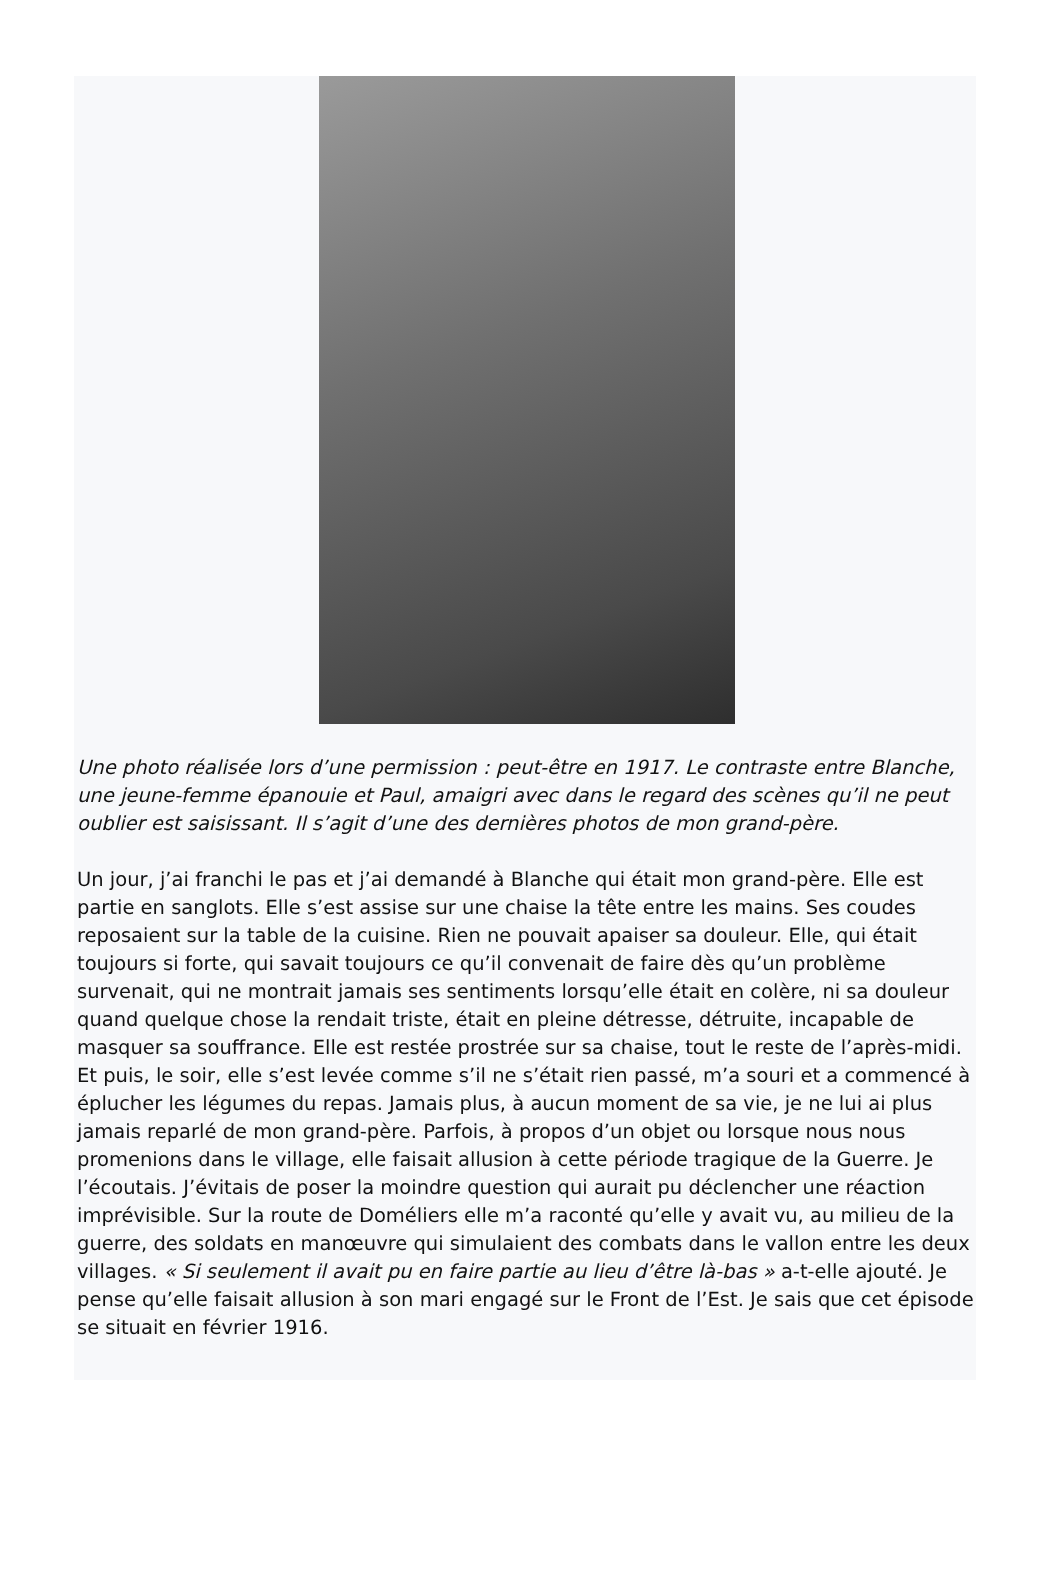Une photo réalisée lors d’une permission : peut-être en 1917. Le contraste entre Blanche, une jeune-femme épanouie et Paul, amaigri avec dans le regard des scènes qu’il ne peut oublier est saisissant. Il s’agit d’une des dernières photos de mon grand-père.
Un jour, j’ai franchi le pas et j’ai demandé à Blanche qui était mon grand-père. Elle est partie en sanglots. Elle s’est assise sur une chaise la tête entre les mains. Ses coudes reposaient sur la table de la cuisine. Rien ne pouvait apaiser sa douleur. Elle, qui était toujours si forte, qui savait toujours ce qu’il convenait de faire dès qu’un problème survenait, qui ne montrait jamais ses sentiments lorsqu’elle était en colère, ni sa douleur quand quelque chose la rendait triste, était en pleine détresse, détruite, incapable de masquer sa souffrance. Elle est restée prostrée sur sa chaise, tout le reste de l’après-midi. Et puis, le soir, elle s’est levée comme s’il ne s’était rien passé, m’a souri et a commencé à éplucher les légumes du repas. Jamais plus, à aucun moment de sa vie, je ne lui ai plus jamais reparlé de mon grand-père. Parfois, à propos d’un objet ou lorsque nous nous promenions dans le village, elle faisait allusion à cette période tragique de la Guerre. Je l’écoutais. J’évitais de poser la moindre question qui aurait pu déclencher une réaction imprévisible. Sur la route de Doméliers elle m’a raconté qu’elle y avait vu, au milieu de la guerre, des soldats en manœuvre qui simulaient des combats dans le vallon entre les deux villages. « Si seulement il avait pu en faire partie au lieu d’être là-bas » a-t-elle ajouté. Je pense qu’elle faisait allusion à son mari engagé sur le Front de l’Est. Je sais que cet épisode se situait en février 1916.